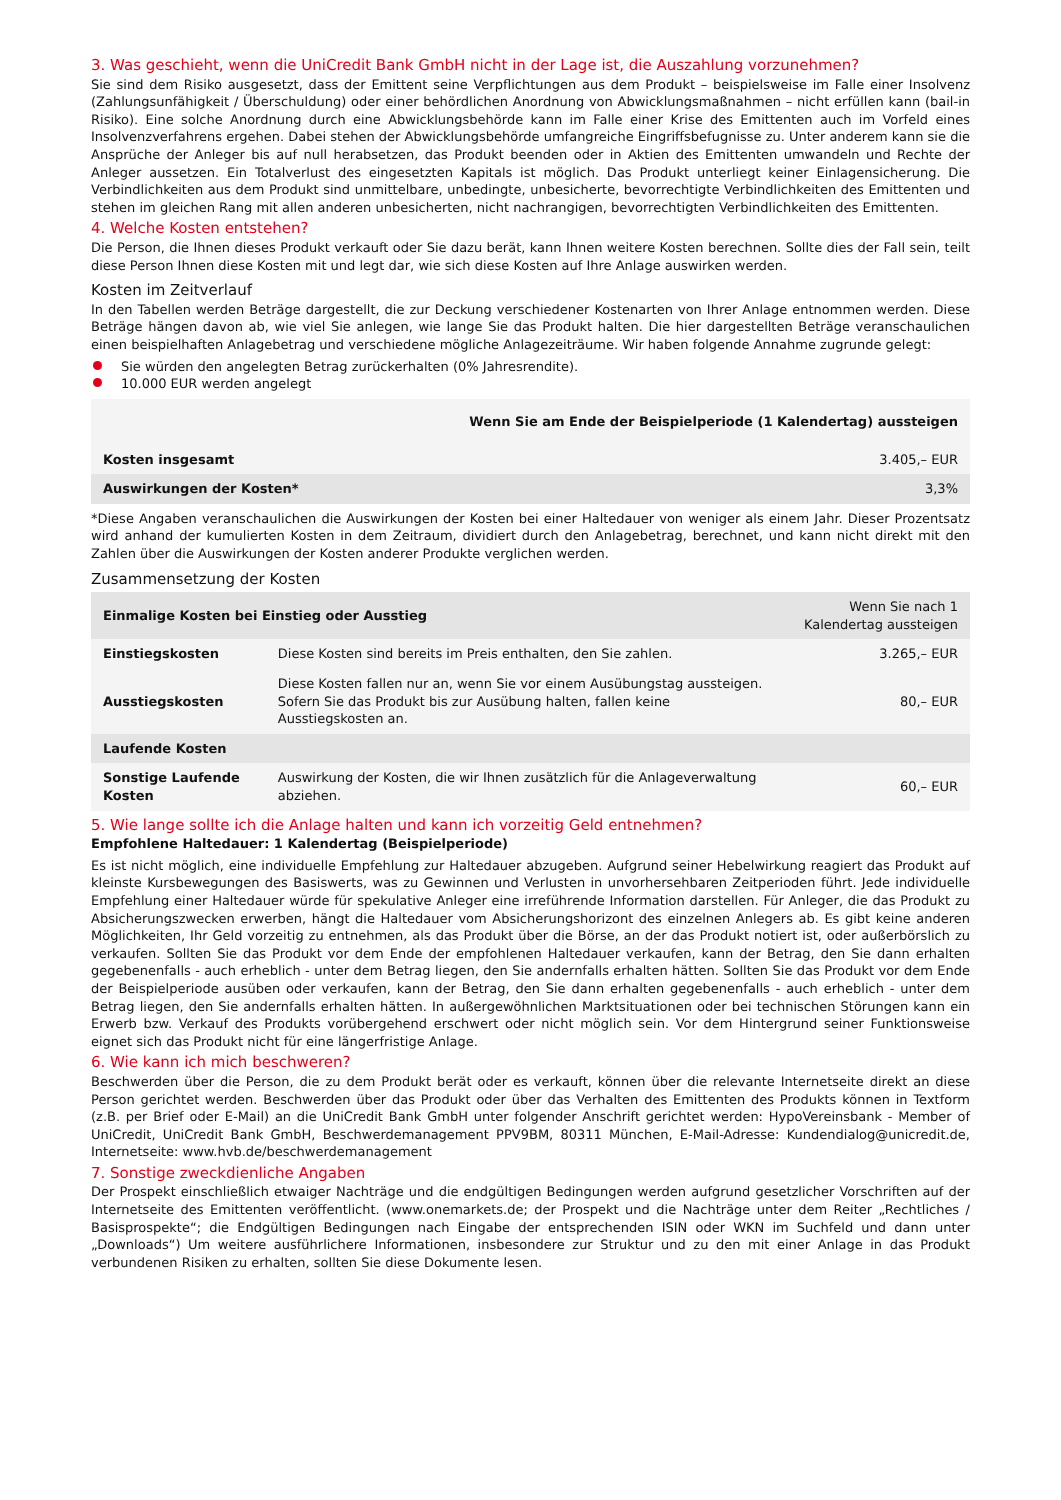3. Was geschieht, wenn die UniCredit Bank GmbH nicht in der Lage ist, die Auszahlung vorzunehmen?
Sie sind dem Risiko ausgesetzt, dass der Emittent seine Verpflichtungen aus dem Produkt – beispielsweise im Falle einer Insolvenz (Zahlungsunfähigkeit / Überschuldung) oder einer behördlichen Anordnung von Abwicklungsmaßnahmen – nicht erfüllen kann (bail-in Risiko). Eine solche Anordnung durch eine Abwicklungsbehörde kann im Falle einer Krise des Emittenten auch im Vorfeld eines Insolvenzverfahrens ergehen. Dabei stehen der Abwicklungsbehörde umfangreiche Eingriffsbefugnisse zu. Unter anderem kann sie die Ansprüche der Anleger bis auf null herabsetzen, das Produkt beenden oder in Aktien des Emittenten umwandeln und Rechte der Anleger aussetzen. Ein Totalverlust des eingesetzten Kapitals ist möglich. Das Produkt unterliegt keiner Einlagensicherung. Die Verbindlichkeiten aus dem Produkt sind unmittelbare, unbedingte, unbesicherte, bevorrechtigte Verbindlichkeiten des Emittenten und stehen im gleichen Rang mit allen anderen unbesicherten, nicht nachrangigen, bevorrechtigten Verbindlichkeiten des Emittenten.
4. Welche Kosten entstehen?
Die Person, die Ihnen dieses Produkt verkauft oder Sie dazu berät, kann Ihnen weitere Kosten berechnen. Sollte dies der Fall sein, teilt diese Person Ihnen diese Kosten mit und legt dar, wie sich diese Kosten auf Ihre Anlage auswirken werden.
Kosten im Zeitverlauf
In den Tabellen werden Beträge dargestellt, die zur Deckung verschiedener Kostenarten von Ihrer Anlage entnommen werden. Diese Beträge hängen davon ab, wie viel Sie anlegen, wie lange Sie das Produkt halten. Die hier dargestellten Beträge veranschaulichen einen beispielhaften Anlagebetrag und verschiedene mögliche Anlagezeiträume. Wir haben folgende Annahme zugrunde gelegt:
Sie würden den angelegten Betrag zurückerhalten (0% Jahresrendite).
10.000 EUR werden angelegt
| | Wenn Sie am Ende der Beispielperiode (1 Kalendertag) aussteigen |
| --- | --- |
| Kosten insgesamt | 3.405,– EUR |
| Auswirkungen der Kosten* | 3,3% |
*Diese Angaben veranschaulichen die Auswirkungen der Kosten bei einer Haltedauer von weniger als einem Jahr. Dieser Prozentsatz wird anhand der kumulierten Kosten in dem Zeitraum, dividiert durch den Anlagebetrag, berechnet, und kann nicht direkt mit den Zahlen über die Auswirkungen der Kosten anderer Produkte verglichen werden.
Zusammensetzung der Kosten
| Einmalige Kosten bei Einstieg oder Ausstieg | | Wenn Sie nach 1 Kalendertag aussteigen |
| --- | --- | --- |
| Einstiegskosten | Diese Kosten sind bereits im Preis enthalten, den Sie zahlen. | 3.265,– EUR |
| Ausstiegskosten | Diese Kosten fallen nur an, wenn Sie vor einem Ausübungstag aussteigen. Sofern Sie das Produkt bis zur Ausübung halten, fallen keine Ausstiegskosten an. | 80,– EUR |
| Laufende Kosten | | |
| Sonstige Laufende Kosten | Auswirkung der Kosten, die wir Ihnen zusätzlich für die Anlageverwaltung abziehen. | 60,– EUR |
5. Wie lange sollte ich die Anlage halten und kann ich vorzeitig Geld entnehmen?
Empfohlene Haltedauer: 1 Kalendertag (Beispielperiode)
Es ist nicht möglich, eine individuelle Empfehlung zur Haltedauer abzugeben. Aufgrund seiner Hebelwirkung reagiert das Produkt auf kleinste Kursbewegungen des Basiswerts, was zu Gewinnen und Verlusten in unvorhersehbaren Zeitperioden führt. Jede individuelle Empfehlung einer Haltedauer würde für spekulative Anleger eine irreführende Information darstellen. Für Anleger, die das Produkt zu Absicherungszwecken erwerben, hängt die Haltedauer vom Absicherungshorizont des einzelnen Anlegers ab. Es gibt keine anderen Möglichkeiten, Ihr Geld vorzeitig zu entnehmen, als das Produkt über die Börse, an der das Produkt notiert ist, oder außerbörslich zu verkaufen. Sollten Sie das Produkt vor dem Ende der empfohlenen Haltedauer verkaufen, kann der Betrag, den Sie dann erhalten gegebenenfalls - auch erheblich - unter dem Betrag liegen, den Sie andernfalls erhalten hätten. Sollten Sie das Produkt vor dem Ende der Beispielperiode ausüben oder verkaufen, kann der Betrag, den Sie dann erhalten gegebenenfalls - auch erheblich - unter dem Betrag liegen, den Sie andernfalls erhalten hätten. In außergewöhnlichen Marktsituationen oder bei technischen Störungen kann ein Erwerb bzw. Verkauf des Produkts vorübergehend erschwert oder nicht möglich sein. Vor dem Hintergrund seiner Funktionsweise eignet sich das Produkt nicht für eine längerfristige Anlage.
6. Wie kann ich mich beschweren?
Beschwerden über die Person, die zu dem Produkt berät oder es verkauft, können über die relevante Internetseite direkt an diese Person gerichtet werden. Beschwerden über das Produkt oder über das Verhalten des Emittenten des Produkts können in Textform (z.B. per Brief oder E-Mail) an die UniCredit Bank GmbH unter folgender Anschrift gerichtet werden: HypoVereinsbank - Member of UniCredit, UniCredit Bank GmbH, Beschwerdemanagement PPV9BM, 80311 München, E-Mail-Adresse: Kundendialog@unicredit.de, Internetseite: www.hvb.de/beschwerdemanagement
7. Sonstige zweckdienliche Angaben
Der Prospekt einschließlich etwaiger Nachträge und die endgültigen Bedingungen werden aufgrund gesetzlicher Vorschriften auf der Internetseite des Emittenten veröffentlicht. (www.onemarkets.de; der Prospekt und die Nachträge unter dem Reiter „Rechtliches / Basisprospekte“; die Endgültigen Bedingungen nach Eingabe der entsprechenden ISIN oder WKN im Suchfeld und dann unter „Downloads“) Um weitere ausführlichere Informationen, insbesondere zur Struktur und zu den mit einer Anlage in das Produkt verbundenen Risiken zu erhalten, sollten Sie diese Dokumente lesen.